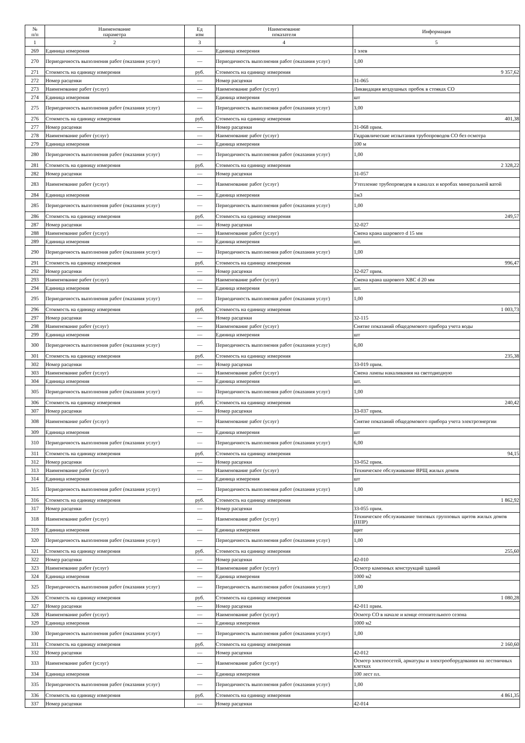| № п/п | Наименование параметра | Ед изм | Наименование показателя | Информация |
| --- | --- | --- | --- | --- |
| 1 | 2 | 3 | 4 | 5 |
| 269 | Единица измерения | — | Единица измерения | 1 элев |
| 270 | Периодичность выполнения работ (оказания услуг) | — | Периодичность выполнения работ (оказания услуг) | 1,00 |
| 271 | Стоимость на единицу измерения | руб. | Стоимость на единицу измерения | 9 357,62 |
| 272 | Номер расценки | — | Номер расценки | 31-065 |
| 273 | Наименование работ (услуг) | — | Наименование работ (услуг) | Ликвидация воздушных пробок в стояках СО |
| 274 | Единица измерения | — | Единица измерения | шт |
| 275 | Периодичность выполнения работ (оказания услуг) | — | Периодичность выполнения работ (оказания услуг) | 3,00 |
| 276 | Стоимость на единицу измерения | руб. | Стоимость на единицу измерения | 401,38 |
| 277 | Номер расценки | — | Номер расценки | 31-068 прим. |
| 278 | Наименование работ (услуг) | — | Наименование работ (услуг) | Гидравлические испытания трубопроводов СО без осмотра |
| 279 | Единица измерения | — | Единица измерения | 100 м |
| 280 | Периодичность выполнения работ (оказания услуг) | — | Периодичность выполнения работ (оказания услуг) | 1,00 |
| 281 | Стоимость на единицу измерения | руб. | Стоимость на единицу измерения | 2 328,22 |
| 282 | Номер расценки | — | Номер расценки | 31-057 |
| 283 | Наименование работ (услуг) | — | Наименование работ (услуг) | Утепление трубопроводов в каналах и коробах минеральной ватой |
| 284 | Единица измерения | — | Единица измерения | 1м3 |
| 285 | Периодичность выполнения работ (оказания услуг) | — | Периодичность выполнения работ (оказания услуг) | 1,00 |
| 286 | Стоимость на единицу измерения | руб. | Стоимость на единицу измерения | 249,57 |
| 287 | Номер расценки | — | Номер расценки | 32-027 |
| 288 | Наименование работ (услуг) | — | Наименование работ (услуг) | Смена крана шарового d 15 мм |
| 289 | Единица измерения | — | Единица измерения | шт. |
| 290 | Периодичность выполнения работ (оказания услуг) | — | Периодичность выполнения работ (оказания услуг) | 1,00 |
| 291 | Стоимость на единицу измерения | руб. | Стоимость на единицу измерения | 996,47 |
| 292 | Номер расценки | — | Номер расценки | 32-027 прим. |
| 293 | Наименование работ (услуг) | — | Наименование работ (услуг) | Смена крана шарового ХВС d 20 мм |
| 294 | Единица измерения | — | Единица измерения | шт. |
| 295 | Периодичность выполнения работ (оказания услуг) | — | Периодичность выполнения работ (оказания услуг) | 1,00 |
| 296 | Стоимость на единицу измерения | руб. | Стоимость на единицу измерения | 1 003,73 |
| 297 | Номер расценки | — | Номер расценки | 32-115 |
| 298 | Наименование работ (услуг) | — | Наименование работ (услуг) | Снятие показаний общедомового прибора учета воды |
| 299 | Единица измерения | — | Единица измерения | шт |
| 300 | Периодичность выполнения работ (оказания услуг) | — | Периодичность выполнения работ (оказания услуг) | 6,00 |
| 301 | Стоимость на единицу измерения | руб. | Стоимость на единицу измерения | 235,38 |
| 302 | Номер расценки | — | Номер расценки | 33-019 прим. |
| 303 | Наименование работ (услуг) | — | Наименование работ (услуг) | Смена лампы накаливания на светодиодную |
| 304 | Единица измерения | — | Единица измерения | шт. |
| 305 | Периодичность выполнения работ (оказания услуг) | — | Периодичность выполнения работ (оказания услуг) | 1,00 |
| 306 | Стоимость на единицу измерения | руб. | Стоимость на единицу измерения | 240,42 |
| 307 | Номер расценки | — | Номер расценки | 33-037 прим. |
| 308 | Наименование работ (услуг) | — | Наименование работ (услуг) | Снятие показаний общедомового прибора учета электроэнергии |
| 309 | Единица измерения | — | Единица измерения | шт |
| 310 | Периодичность выполнения работ (оказания услуг) | — | Периодичность выполнения работ (оказания услуг) | 6,00 |
| 311 | Стоимость на единицу измерения | руб. | Стоимость на единицу измерения | 94,15 |
| 312 | Номер расценки | — | Номер расценки | 33-052 прим. |
| 313 | Наименование работ (услуг) | — | Наименование работ (услуг) | Техническое обслуживание ВРЩ жилых домов |
| 314 | Единица измерения | — | Единица измерения | шт |
| 315 | Периодичность выполнения работ (оказания услуг) | — | Периодичность выполнения работ (оказания услуг) | 1,00 |
| 316 | Стоимость на единицу измерения | руб. | Стоимость на единицу измерения | 1 862,92 |
| 317 | Номер расценки | — | Номер расценки | 33-055 прим. |
| 318 | Наименование работ (услуг) | — | Наименование работ (услуг) | Техническое обслуживание типовых групповых щитов жилых домов (ППР) |
| 319 | Единица измерения | — | Единица измерения | щит |
| 320 | Периодичность выполнения работ (оказания услуг) | — | Периодичность выполнения работ (оказания услуг) | 1,00 |
| 321 | Стоимость на единицу измерения | руб. | Стоимость на единицу измерения | 255,60 |
| 322 | Номер расценки | — | Номер расценки | 42-010 |
| 323 | Наименование работ (услуг) | — | Наименование работ (услуг) | Осмотр каменных конструкций зданий |
| 324 | Единица измерения | — | Единица измерения | 1000 м2 |
| 325 | Периодичность выполнения работ (оказания услуг) | — | Периодичность выполнения работ (оказания услуг) | 1,00 |
| 326 | Стоимость на единицу измерения | руб. | Стоимость на единицу измерения | 1 080,28 |
| 327 | Номер расценки | — | Номер расценки | 42-011 прим. |
| 328 | Наименование работ (услуг) | — | Наименование работ (услуг) | Осмотр СО в начале и конце отопительного сезона |
| 329 | Единица измерения | — | Единица измерения | 1000 м2 |
| 330 | Периодичность выполнения работ (оказания услуг) | — | Периодичность выполнения работ (оказания услуг) | 1,00 |
| 331 | Стоимость на единицу измерения | руб. | Стоимость на единицу измерения | 2 160,60 |
| 332 | Номер расценки | — | Номер расценки | 42-012 |
| 333 | Наименование работ (услуг) | — | Наименование работ (услуг) | Осмотр электоосетей, арматуры и электрооборудования на лестничных клетках |
| 334 | Единица измерения | — | Единица измерения | 100 лест пл. |
| 335 | Периодичность выполнения работ (оказания услуг) | — | Периодичность выполнения работ (оказания услуг) | 1,00 |
| 336 | Стоимость на единицу измерения | руб. | Стоимость на единицу измерения | 4 861,35 |
| 337 | Номер расценки | — | Номер расценки | 42-014 |